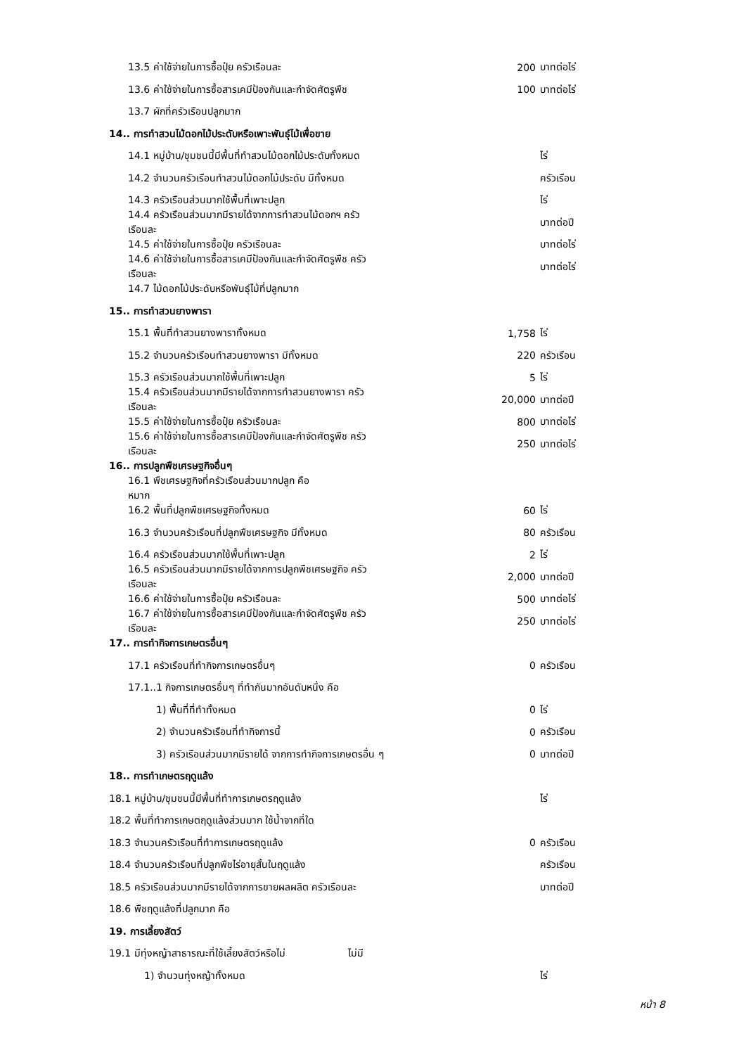13.5 ค่าใช้จ่ายในการซื้อปุ๋ย ครัวเรือนละ 200 บาทต่อไร่
13.6 ค่าใช้จ่ายในการซื้อสารเคมีป้องกันและกำจัดศัตรูพืช 100 บาทต่อไร่
13.7 ผักที่ครัวเรือนปลูกมาก
14.. การทำสวนไม้ดอกไม้ประดับหรือเพาะพันธุ์ไม้เพื่อขาย
14.1 หมู่บ้าน/ชุมชนนี้มีพื้นที่ทำสวนไม้ดอกไม้ประดับทั้งหมด ไร่
14.2 จำนวนครัวเรือนทำสวนไม้ดอกไม้ประดับ มีทั้งหมด ครัวเรือน
14.3 ครัวเรือนส่วนมากใช้พื้นที่เพาะปลูก ไร่
14.4 ครัวเรือนส่วนมากมีรายได้จากการทำสวนไม้ดอกฯ ครัวเรือนละ บาทต่อปี
14.5 ค่าใช้จ่ายในการซื้อปุ๋ย ครัวเรือนละ บาทต่อไร่
14.6 ค่าใช้จ่ายในการซื้อสารเคมีป้องกันและกำจัดศัตรูพืช ครัวเรือนละ
บาทต่อไร่
14.7 ไม้ดอกไม้ประดับหรือพันธุ์ไม้ที่ปลูกมาก
15.. การทำสวนยางพารา
15.1 พื้นที่ทำสวนยางพาราทั้งหมด 1,758 ไร่
15.2 จำนวนครัวเรือนทำสวนยางพารา มีทั้งหมด 220 ครัวเรือน
15.3 ครัวเรือนส่วนมากใช้พื้นที่เพาะปลูก 5 ไร่
15.4 ครัวเรือนส่วนมากมีรายได้จากการทำสวนยางพารา ครัวเรือนละ
20,000
บาทต่อปี
15.5 ค่าใช้จ่ายในการซื้อปุ๋ย ครัวเรือนละ 800 บาทต่อไร่
15.6 ค่าใช้จ่ายในการซื้อสารเคมีป้องกันและกำจัดศัตรูพืช ครัวเรือนละ
250 บาทต่อไร่
16.. การปลูกพืชเศรษฐกิจอื่นๆ
16.1 พืชเศรษฐกิจที่ครัวเรือนส่วนมากปลูก คือ หมาก
16.2 พื้นที่ปลูกพืชเศรษฐกิจทั้งหมด 60 ไร่
16.3 จำนวนครัวเรือนที่ปลูกพืชเศรษฐกิจ มีทั้งหมด 80 ครัวเรือน
16.4 ครัวเรือนส่วนมากใช้พื้นที่เพาะปลูก 2 ไร่
16.5 ครัวเรือนส่วนมากมีรายได้จากการปลูกพืชเศรษฐกิจ ครัวเรือนละ 2,000 บาทต่อปี
16.6 ค่าใช้จ่ายในการซื้อปุ๋ย ครัวเรือนละ 500 บาทต่อไร่
16.7 ค่าใช้จ่ายในการซื้อสารเคมีป้องกันและกำจัดศัตรูพืช ครัวเรือนละ
250 บาทต่อไร่
17.. การทำกิจการเกษตรอื่นๆ
17.1 ครัวเรือนที่ทำกิจการเกษตรอื่นๆ 0 ครัวเรือน
17.1..1 กิจการเกษตรอื่นๆ ที่ทำกันมากอันดับหนึ่ง คือ
1) พื้นที่ที่ทำทั้งหมด 0 ไร่
2) จำนวนครัวเรือนที่ทำกิจการนี้ 0 ครัวเรือน
3) ครัวเรือนส่วนมากมีรายได้ จากการทำกิจการเกษตรอื่น ๆ 0 บาทต่อปี
18.. การทำเกษตรฤดูแล้ง
18.1 หมู่บ้าน/ชุมชนนี้มีพื้นที่ทำการเกษตรฤดูแล้ง ไร่
18.2 พื้นที่ทำการเกษตฤดูแล้งส่วนมาก ใช้น้ำจากที่ใด
18.3 จำนวนครัวเรือนที่ทำการเกษตรฤดูแล้ง 0 ครัวเรือน
18.4 จำนวนครัวเรือนที่ปลูกพืชไร่อายุสั้นในฤดูแล้ง ครัวเรือน
18.5 ครัวเรือนส่วนมากมีรายได้จากการขายผลผลิต ครัวเรือนละ บาทต่อปี
18.6 พืชฤดูแล้งที่ปลูกมาก คือ
19. การเลี้ยงสัตว์
19.1 มีทุ่งหญ้าสาธารณะที่ใช้เลี้ยงสัตว์หรือไม่ ไม่มี
1) จำนวนทุ่งหญ้าทั้งหมด ไร่
หน้า 8